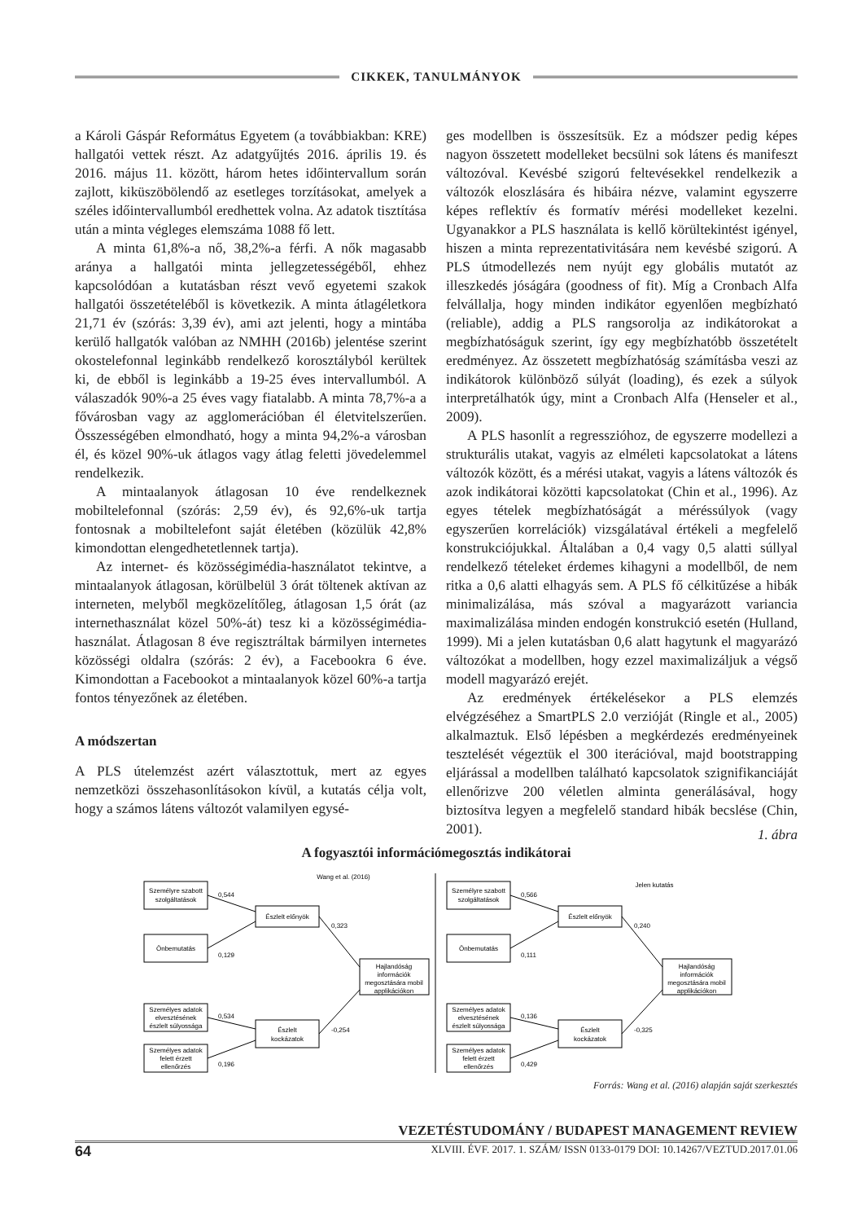CIKKEK, TANULMÁNYOK
a Károli Gáspár Református Egyetem (a továbbiakban: KRE) hallgatói vettek részt. Az adatgyűjtés 2016. április 19. és 2016. május 11. között, három hetes időintervallum során zajlott, kiküszöbölendő az esetleges torzításokat, amelyek a széles időintervallumból eredhettek volna. Az adatok tisztítása után a minta végleges elemszáma 1088 fő lett.
A minta 61,8%-a nő, 38,2%-a férfi. A nők magasabb aránya a hallgatói minta jellegzetességéből, ehhez kapcsolódóan a kutatásban részt vevő egyetemi szakok hallgatói összetételéből is következik. A minta átlagéletkora 21,71 év (szórás: 3,39 év), ami azt jelenti, hogy a mintába kerülő hallgatók valóban az NMHH (2016b) jelentése szerint okostelefonnal leginkább rendelkező korosztályból kerültek ki, de ebből is leginkább a 19-25 éves intervallumból. A válaszadók 90%-a 25 éves vagy fiatalabb. A minta 78,7%-a a fővárosban vagy az agglomerációban él életvitelszerűen. Összességében elmondható, hogy a minta 94,2%-a városban él, és közel 90%-uk átlagos vagy átlag feletti jövedelemmel rendelkezik.
A mintaalanyok átlagosan 10 éve rendelkeznek mobiltelefonnal (szórás: 2,59 év), és 92,6%-uk tartja fontosnak a mobiltelefont saját életében (közülük 42,8% kimondottan elengedhetetlennek tartja).
Az internet- és közösségimédia-használatot tekintve, a mintaalanyok átlagosan, körülbelül 3 órát töltenek aktívan az interneten, melyből megközelítőleg, átlagosan 1,5 órát (az internethasználat közel 50%-át) tesz ki a közösségimédia-használat. Átlagosan 8 éve regisztráltak bármilyen internetes közösségi oldalra (szórás: 2 év), a Facebookra 6 éve. Kimondottan a Facebookot a mintaalanyok közel 60%-a tartja fontos tényezőnek az életében.
A módszertan
A PLS útelemzést azért választottuk, mert az egyes nemzetközi összehasonlításokon kívül, a kutatás célja volt, hogy a számos látens változót valamilyen egysé-
ges modellben is összesítsük. Ez a módszer pedig képes nagyon összetett modelleket becsülni sok látens és manifeszt változóval. Kevésbé szigorú feltevésekkel rendelkezik a változók eloszlására és hibáira nézve, valamint egyszerre képes reflektív és formatív mérési modelleket kezelni. Ugyanakkor a PLS használata is kellő körültekintést igényel, hiszen a minta reprezentativitására nem kevésbé szigorú. A PLS útmodellezés nem nyújt egy globális mutatót az illeszkedés jóságára (goodness of fit). Míg a Cronbach Alfa felvállalja, hogy minden indikátor egyenlően megbízható (reliable), addig a PLS rangsorolja az indikátorokat a megbízhatóságuk szerint, így egy megbízhatóbb összetételt eredményez. Az összetett megbízhatóság számításba veszi az indikátorok különböző súlyát (loading), és ezek a súlyok interpretálhatók úgy, mint a Cronbach Alfa (Henseler et al., 2009).
A PLS hasonlít a regresszióhoz, de egyszerre modellezi a strukturális utakat, vagyis az elméleti kapcsolatokat a látens változók között, és a mérési utakat, vagyis a látens változók és azok indikátorai közötti kapcsolatokat (Chin et al., 1996). Az egyes tételek megbízhatóságát a méréssúlyok (vagy egyszerűen korrelációk) vizsgálatával értékeli a megfelelő konstrukciójukkal. Általában a 0,4 vagy 0,5 alatti súllyal rendelkező tételeket érdemes kihagyni a modellből, de nem ritka a 0,6 alatti elhagyás sem. A PLS fő célkitűzése a hibák minimalizálása, más szóval a magyarázott variancia maximalizálása minden endogén konstrukció esetén (Hulland, 1999). Mi a jelen kutatásban 0,6 alatt hagytunk el magyarázó változókat a modellben, hogy ezzel maximalizáljuk a végső modell magyarázó erejét.
Az eredmények értékelésekor a PLS elemzés elvégzéséhez a SmartPLS 2.0 verzióját (Ringle et al., 2005) alkalmaztuk. Első lépésben a megkérdezés eredményeinek tesztelését végeztük el 300 iterációval, majd bootstrapping eljárással a modellben található kapcsolatok szignifikanciáját ellenőrizve 200 véletlen alminta generálásával, hogy biztosítva legyen a megfelelő standard hibák becslése (Chin, 2001).
1. ábra
A fogyasztói információmegosztás indikátorai
Személyre szabott
szolgáltatások
Önbemutatás
Észlelt előnyök
Hajlandóság
információk
megosztására mobil
applikációkon
Személyes adatok
elvesztésének
észlelt súlyossága
Észlelt
kockázatok
Személyes adatok
felett érzett
ellenőrzés
Wang et al. (2016)
Személyre szabott
szolgáltatások
Önbemutatás
Észlelt előnyök
Hajlandóság
információk
megosztására mobil
applikációkon
Személyes adatok
elvesztésének
észlelt súlyossága
Észlelt
kockázatok
Személyes adatok
felett érzett
ellenőrzés
Jelen kutatás
0,544
0,129
0,323
0,534
-0,254
0,196
0,566
0,111
0,240
0,136
-0,325
0,429
Forrás: Wang et al. (2016) alapján saját szerkesztés
VEZETÉSTUDOMÁNY / BUDAPEST MANAGEMENT REVIEW
64 XLVIII. ÉVF. 2017. 1. SZÁM/ ISSN 0133-0179 DOI: 10.14267/VEZTUD.2017.01.06